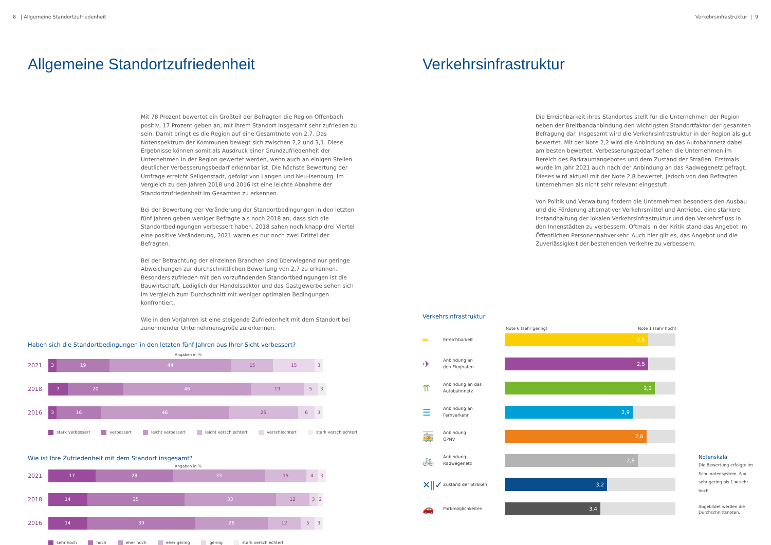8 | Allgemeine Standortzufriedenheit
Allgemeine Standortzufriedenheit
Mit 78 Prozent bewertet ein Großteil der Befragten die Region Offenbach positiv, 17 Prozent geben an, mit ihrem Standort insgesamt sehr zufrieden zu sein. Damit bringt es die Region auf eine Gesamtnote von 2,7. Das Notenspektrum der Kommunen bewegt sich zwischen 2,2 und 3,1. Diese Ergebnisse können somit als Ausdruck einer Grundzufriedenheit der Unternehmen in der Region gewertet werden, wenn auch an einigen Stellen deutlicher Verbesserungsbedarf erkennbar ist. Die höchste Bewertung der Umfrage erreicht Seligenstadt, gefolgt von Langen und Neu-Isenburg. Im Vergleich zu den Jahren 2018 und 2016 ist eine leichte Abnahme der Standortzufriedenheit im Gesamten zu erkennen.
Bei der Bewertung der Veränderung der Standortbedingungen in den letzten fünf Jahren geben weniger Befragte als noch 2018 an, dass sich die Standortbedingungen verbessert haben. 2018 sahen noch knapp drei Viertel eine positive Veränderung, 2021 waren es nur noch zwei Drittel der Befragten.
Bei der Betrachtung der einzelnen Branchen sind überwiegend nur geringe Abweichungen zur durchschnittlichen Bewertung von 2,7 zu erkennen. Besonders zufrieden mit den vorzufindenden Standortbedingungen ist die Bauwirtschaft. Lediglich der Handelssektor und das Gastgewerbe sehen sich im Vergleich zum Durchschnitt mit weniger optimalen Bedingungen konfrontiert.
Wie in den Vorjahren ist eine steigende Zufriedenheit mit dem Standort bei zunehmender Unternehmensgröße zu erkennen.
Haben sich die Standortbedingungen in den letzten fünf Jahren aus Ihrer Sicht verbessert?
Angaben in %
2021
3 19 44 15 15 3
2018
7 20 46 19 5 3
2016
3 16 46 25 6 3
stark verbessert verbessert leicht verbessert leicht verschlechtert verschlechtert stark verschlechtert
Wie ist Ihre Zufriedenheit mit dem Standort insgesamt?
Angaben in %
2021
17 28 33 15 4 3
2018
14 35 33 12 3 2
2016
14 39 26 12 5 3
sehr hoch hoch eher hoch eher gering gering stark verschlechtert
Verkehrsinfrastruktur | 9
Verkehrsinfrastruktur
Die Erreichbarkeit ihres Standortes stellt für die Unternehmen der Region neben der Breitbandanbindung den wichtigsten Standortfaktor der gesamten Befragung dar. Insgesamt wird die Verkehrsinfrastruktur in der Region als gut bewertet. Mit der Note 2,2 wird die Anbindung an das Autobahnnetz dabei am besten bewertet. Verbesserungsbedarf sehen die Unternehmen im Bereich des Parkraumangebotes und dem Zustand der Straßen. Erstmals wurde im Jahr 2021 auch nach der Anbindung an das Radwegenetz gefragt. Dieses wird aktuell mit der Note 2,8 bewertet, jedoch von den Befragten Unternehmen als nicht sehr relevant eingestuft.
Von Politik und Verwaltung fordern die Unternehmen besonders den Ausbau und die Förderung alternativer Verkehrsmittel und Antriebe, eine stärkere Instandhaltung der lokalen Verkehrsinfrastruktur und den Verkehrsfluss in den Innenstädten zu verbessern. Oftmals in der Kritik stand das Angebot im Öffentlichen Personennahverkehr. Auch hier gilt es, das Angebot und die Zuverlässigkeit der bestehenden Verkehre zu verbessern.
Verkehrsinfrastruktur
Note 6 (sehr gering) Note 1 (sehr hoch)
═ Erreichbarkeit
2,5
✈ Anbindung an
den Flughafen
2,5
⇈ Anbindung an das
Autobahnnetz
2,2
☰ Anbindung an
Fernverkehr
2,9
🚋 Anbindung
ÖPNV
2,6
🚲 Anbindung
Radwegenetz
2,8
✕‖✓ Zustand der Straßen
3,2
🚗 Parkmöglichkeiten
3,4
Notenskala
Die Bewertung erfolgte im Schulnotensystem. 6 = sehr gering bis 1 = sehr hoch
Abgebildet werden die Durchschnittsnoten.